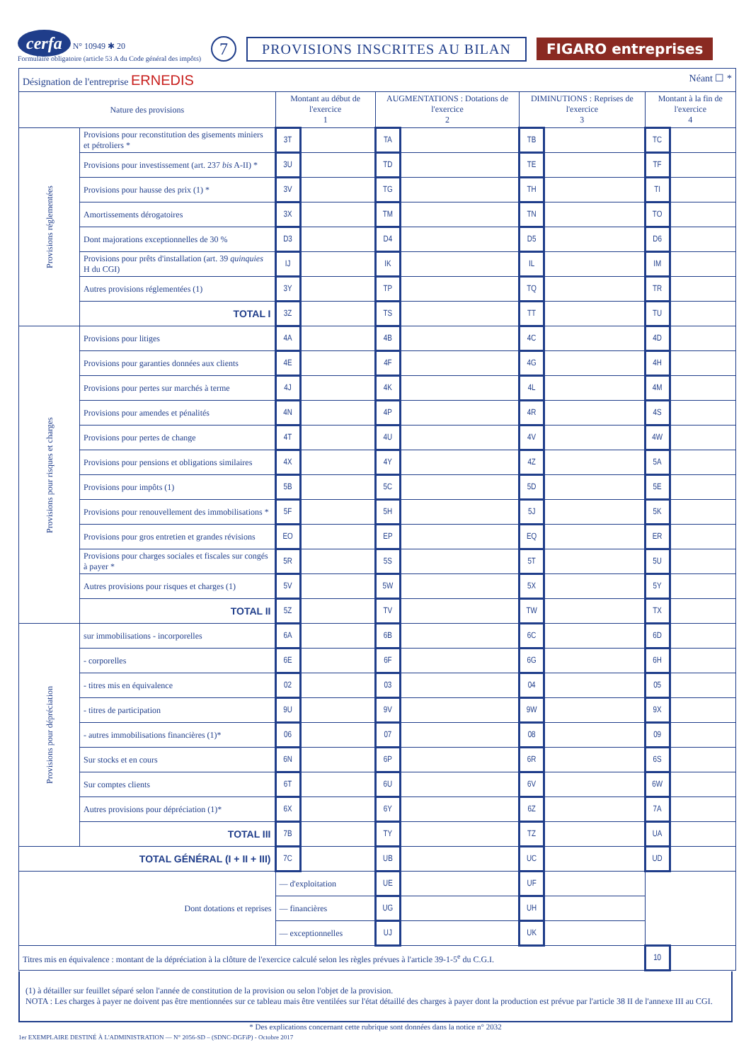cerfa N° 10949 ✱ 20
Formulaire obligatoire (article 53 A du Code général des impôts)
7
PROVISIONS INSCRITES AU BILAN FIGARO entreprises
| Désignation de l'entreprise ERNEDIS Néant ☐ * | | | | | | | | | |
| Nature des provisions | | Montant au début de l'exercice 1 | | AUGMENTATIONS : Dotations de l'exercice 2 | | DIMINUTIONS : Reprises de l'exercice 3 | | Montant à la fin de l'exercice 4 | |
| Provisions réglementées | Provisions pour reconstitution des gisements miniers et pétroliers * | 3T | | TA | | TB | | TC | |
| | Provisions pour investissement (art. 237 bis A-II) * | 3U | | TD | | TE | | TF | |
| | Provisions pour hausse des prix (1) * | 3V | | TG | | TH | | TI | |
| | Amortissements dérogatoires | 3X | | TM | | TN | | TO | |
| | Dont majorations exceptionnelles de 30 % | D3 | | D4 | | D5 | | D6 | |
| | Provisions pour prêts d'installation (art. 39 quinquies H du CGI) | IJ | | IK | | IL | | IM | |
| | Autres provisions réglementées (1) | 3Y | | TP | | TQ | | TR | |
| | TOTAL I | 3Z | | TS | | TT | | TU | |
| Provisions pour risques et charges | Provisions pour litiges | 4A | | 4B | | 4C | | 4D | |
| | Provisions pour garanties données aux clients | 4E | | 4F | | 4G | | 4H | |
| | Provisions pour pertes sur marchés à terme | 4J | | 4K | | 4L | | 4M | |
| | Provisions pour amendes et pénalités | 4N | | 4P | | 4R | | 4S | |
| | Provisions pour pertes de change | 4T | | 4U | | 4V | | 4W | |
| | Provisions pour pensions et obligations similaires | 4X | | 4Y | | 4Z | | 5A | |
| | Provisions pour impôts (1) | 5B | | 5C | | 5D | | 5E | |
| | Provisions pour renouvellement des immobilisations * | 5F | | 5H | | 5J | | 5K | |
| | Provisions pour gros entretien et grandes révisions | EO | | EP | | EQ | | ER | |
| | Provisions pour charges sociales et fiscales sur congés à payer * | 5R | | 5S | | 5T | | 5U | |
| | Autres provisions pour risques et charges (1) | 5V | | 5W | | 5X | | 5Y | |
| | TOTAL II | 5Z | | TV | | TW | | TX | |
| Provisions pour dépréciation | sur immobilisations - incorporelles | 6A | | 6B | | 6C | | 6D | |
| | - corporelles | 6E | | 6F | | 6G | | 6H | |
| | - titres mis en équivalence | 02 | | 03 | | 04 | | 05 | |
| | - titres de participation | 9U | | 9V | | 9W | | 9X | |
| | - autres immobilisations financières (1)* | 06 | | 07 | | 08 | | 09 | |
| | Sur stocks et en cours | 6N | | 6P | | 6R | | 6S | |
| | Sur comptes clients | 6T | | 6U | | 6V | | 6W | |
| | Autres provisions pour dépréciation (1)* | 6X | | 6Y | | 6Z | | 7A | |
| | TOTAL III | 7B | | TY | | TZ | | UA | |
| TOTAL GÉNÉRAL (I + II + III) | | 7C | | UB | | UC | | UD | |
| Dont dotations et reprises | | — d'exploitation | | UE | | UF | | | |
| | | — financières | | UG | | UH | | | |
| | | — exceptionnelles | | UJ | | UK | | | |
| Titres mis en équivalence : montant de la dépréciation à la clôture de l'exercice calculé selon les règles prévues à l'article 39-1-5<sup>e</sup> du C.G.I. | | | | | | | | 10 | |
(1) à détailler sur feuillet séparé selon l'année de constitution de la provision ou selon l'objet de la provision.
NOTA : Les charges à payer ne doivent pas être mentionnées sur ce tableau mais être ventilées sur l'état détaillé des charges à payer dont la production est prévue par l'article 38 II de l'annexe III au CGI.
* Des explications concernant cette rubrique sont données dans la notice n° 2032
1er EXEMPLAIRE DESTINÉ À L'ADMINISTRATION — N° 2056-SD – (SDNC-DGFiP) - Octobre 2017